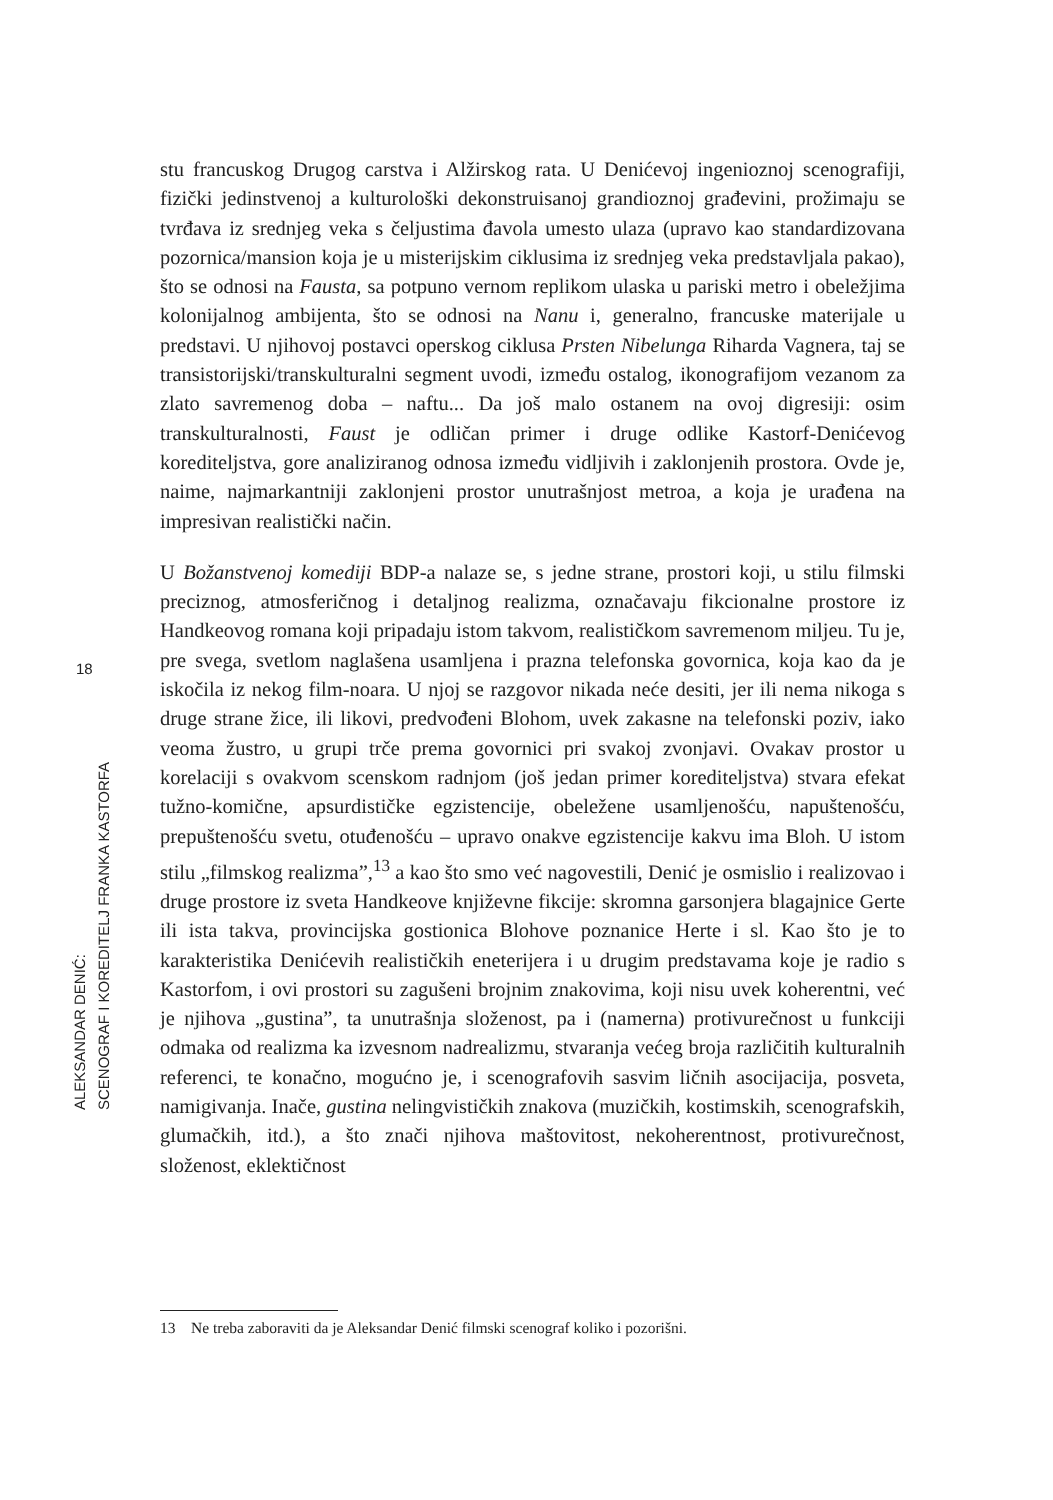18
ALEKSANDAR DENIĆ:
SCENOGRAF I KOREDITELJ FRANKA KASTORFA
stu francuskog Drugog carstva i Alžirskog rata. U Denićevoj ingenioznoj scenografiji, fizički jedinstvenoj a kulturološki dekonstruisanoj grandioznoj građevini, prožimaju se tvrđava iz srednjeg veka s čeljustima đavola umesto ulaza (upravo kao standardizovana pozornica/mansion koja je u misterijskim ciklusima iz srednjeg veka predstavljala pakao), što se odnosi na Fausta, sa potpuno vernom replikom ulaska u pariski metro i obeležjima kolonijalnog ambijenta, što se odnosi na Nanu i, generalno, francuske materijale u predstavi. U njihovoj postavci operskog ciklusa Prsten Nibelunga Riharda Vagnera, taj se transistorijski/transkulturalni segment uvodi, između ostalog, ikonografijom vezanom za zlato savremenog doba – naftu... Da još malo ostanem na ovoj digresiji: osim transkulturalnosti, Faust je odličan primer i druge odlike Kastorf-Denićevog korediteljstva, gore analiziranog odnosa između vidljivih i zaklonjenih prostora. Ovde je, naime, najmarkantniji zaklonjeni prostor unutrašnjost metroa, a koja je urađena na impresivan realistički način.
U Božanstvenoj komediji BDP-a nalaze se, s jedne strane, prostori koji, u stilu filmski preciznog, atmosferičnog i detaljnog realizma, označavaju fikcionalne prostore iz Handkeovog romana koji pripadaju istom takvom, realističkom savremenom miljeu. Tu je, pre svega, svetlom naglašena usamljena i prazna telefonska govornica, koja kao da je iskočila iz nekog film-noara. U njoj se razgovor nikada neće desiti, jer ili nema nikoga s druge strane žice, ili likovi, predvođeni Blohom, uvek zakasne na telefonski poziv, iako veoma žustro, u grupi trče prema govornici pri svakoj zvonjavi. Ovakav prostor u korelaciji s ovakvom scenskom radnjom (još jedan primer koredi­teljstva) stvara efekat tužno-komične, apsurdističke egzistencije, obeležene usamljenošću, napuštenošću, prepuštenošću svetu, otuđenošću – upravo onakve egzistencije kakvu ima Bloh. U istom stilu „filmskog realizma”,<sup>13</sup> a kao što smo već nagovestili, Denić je osmislio i realizovao i druge prostore iz sveta Handkeove književne fikcije: skromna garsonjera blagajnice Gerte ili ista takva, provincijska gostionica Blohove poznanice Herte i sl. Kao što je to karakteristika Denićevih realističkih eneterijera i u drugim predstavama koje je radio s Kastorfom, i ovi prostori su zagušeni brojnim znakovima, koji nisu uvek koherentni, već je njihova „gustina”, ta unutrašnja složenost, pa i (namerna) protivurečnost u funkciji odmaka od realizma ka izvesnom nadrealizmu, stvaranja većeg broja različitih kulturalnih referenci, te konačno, mogućno je, i scenografovih sasvim ličnih asocijacija, posveta, namigivanja. Inače, gustina nelingvističkih znakova (muzičkih, kostimskih, scenografskih, glumačkih, itd.), a što znači njihova maštovitost, nekoherentnost, protivurečnost, složenost, eklektičnost
13 Ne treba zaboraviti da je Aleksandar Denić filmski scenograf koliko i pozorišni.